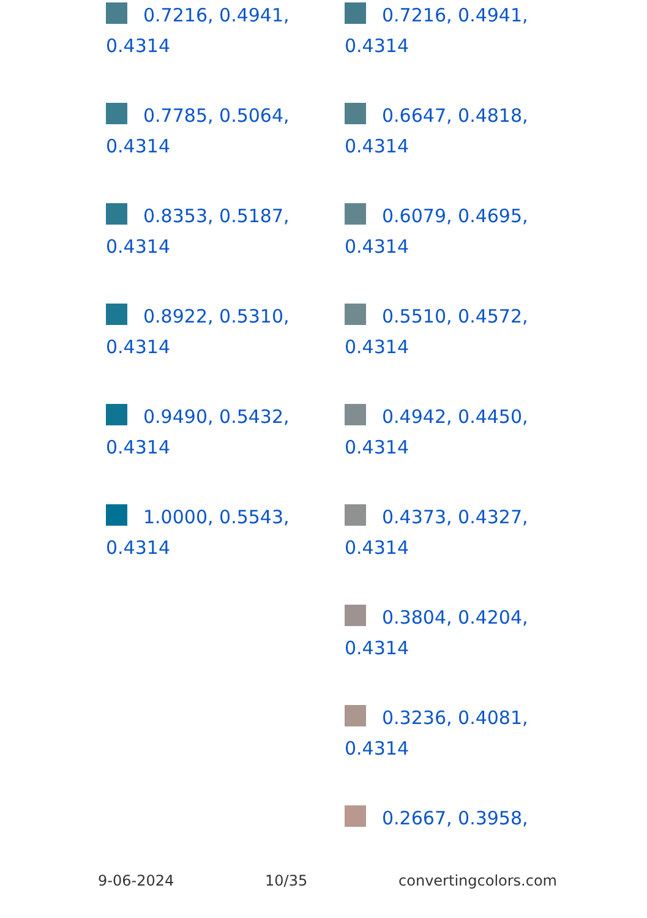0.7216, 0.4941, 0.4314
0.7785, 0.5064, 0.4314
0.8353, 0.5187, 0.4314
0.8922, 0.5310, 0.4314
0.9490, 0.5432, 0.4314
1.0000, 0.5543, 0.4314
0.7216, 0.4941, 0.4314
0.6647, 0.4818, 0.4314
0.6079, 0.4695, 0.4314
0.5510, 0.4572, 0.4314
0.4942, 0.4450, 0.4314
0.4373, 0.4327, 0.4314
0.3804, 0.4204, 0.4314
0.3236, 0.4081, 0.4314
0.2667, 0.3958,
9-06-2024 10/35 convertingcolors.com